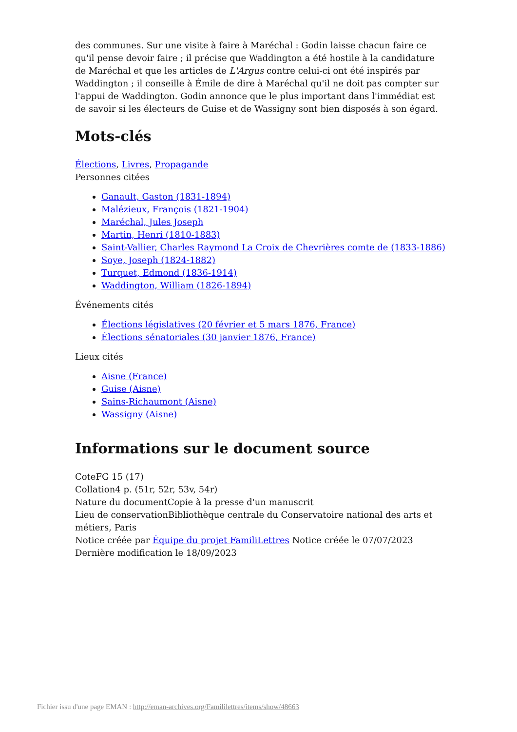des communes. Sur une visite à faire à Maréchal : Godin laisse chacun faire ce qu'il pense devoir faire ; il précise que Waddington a été hostile à la candidature de Maréchal et que les articles de L'Argus contre celui-ci ont été inspirés par Waddington ; il conseille à Émile de dire à Maréchal qu'il ne doit pas compter sur l'appui de Waddington. Godin annonce que le plus important dans l'immédiat est de savoir si les électeurs de Guise et de Wassigny sont bien disposés à son égard.
Mots-clés
Élections, Livres, Propagande
Personnes citées
Ganault, Gaston (1831-1894)
Malézieux, François (1821-1904)
Maréchal, Jules Joseph
Martin, Henri (1810-1883)
Saint-Vallier, Charles Raymond La Croix de Chevrières comte de (1833-1886)
Soye, Joseph (1824-1882)
Turquet, Edmond (1836-1914)
Waddington, William (1826-1894)
Événements cités
Élections législatives (20 février et 5 mars 1876, France)
Élections sénatoriales (30 janvier 1876, France)
Lieux cités
Aisne (France)
Guise (Aisne)
Sains-Richaumont (Aisne)
Wassigny (Aisne)
Informations sur le document source
CoteFG 15 (17)
Collation4 p. (51r, 52r, 53v, 54r)
Nature du documentCopie à la presse d'un manuscrit
Lieu de conservationBibliothèque centrale du Conservatoire national des arts et métiers, Paris
Notice créée par Équipe du projet FamiliLettres Notice créée le 07/07/2023 Dernière modification le 18/09/2023
Fichier issu d'une page EMAN : http://eman-archives.org/Famililettres/items/show/48663